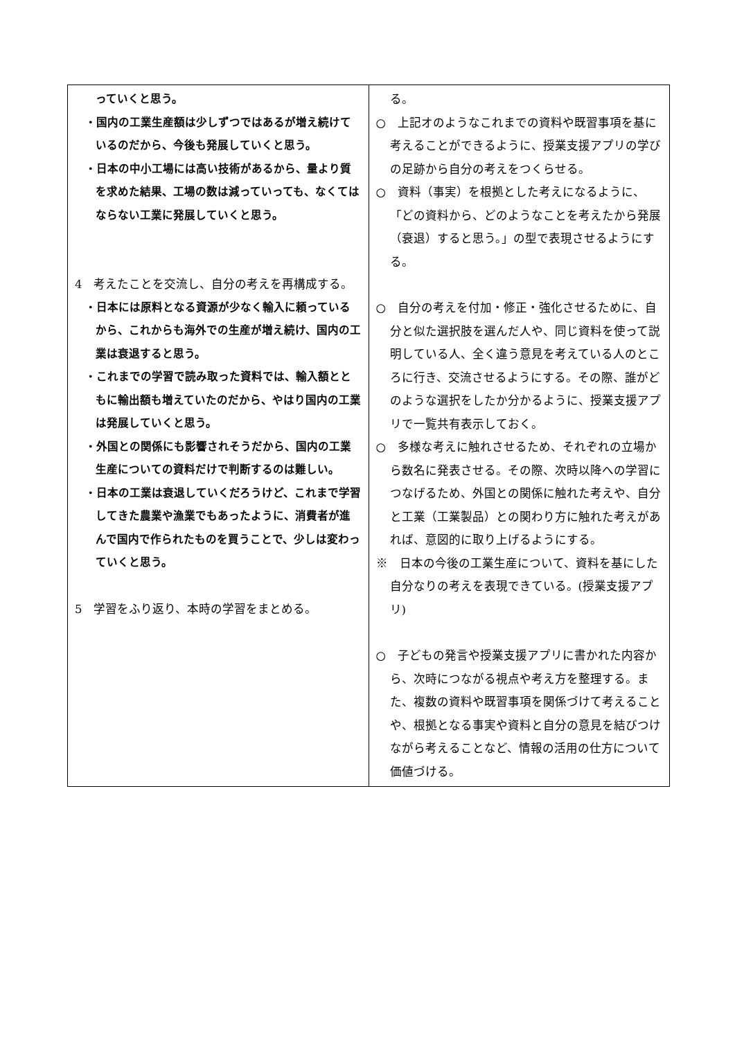| っていくと思う。 ・国内の工業生産額は少しずつではあるが増え続けているのだから、今後も発展していくと思う。 ・日本の中小工場には高い技術があるから、量より質を求めた結果、工場の数は減っていっても、なくてはならない工業に発展していくと思う。 4 考えたことを交流し、自分の考えを再構成する。 ・日本には原料となる資源が少なく輸入に頼っているから、これからも海外での生産が増え続け、国内の工業は衰退すると思う。 ・これまでの学習で読み取った資料では、輸入額とともに輸出額も増えていたのだから、やはり国内の工業は発展していくと思う。 ・外国との関係にも影響されそうだから、国内の工業生産についての資料だけで判断するのは難しい。 ・日本の工業は衰退していくだろうけど、これまで学習してきた農業や漁業でもあったように、消費者が進んで国内で作られたものを買うことで、少しは変わっていくと思う。 5 学習をふり返り、本時の学習をまとめる。 | る。 ○ 上記オのようなこれまでの資料や既習事項を基に考えることができるように、授業支援アプリの学びの足跡から自分の考えをつくらせる。 ○ 資料（事実）を根拠とした考えになるように、「どの資料から、どのようなことを考えたから発展（衰退）すると思う。」の型で表現させるようにする。 ○ 自分の考えを付加・修正・強化させるために、自分と似た選択肢を選んだ人や、同じ資料を使って説明している人、全く違う意見を考えている人のところに行き、交流させるようにする。その際、誰がどのような選択をしたか分かるように、授業支援アプリで一覧共有表示しておく。 ○ 多様な考えに触れさせるため、それぞれの立場から数名に発表させる。その際、次時以降への学習につなげるため、外国との関係に触れた考えや、自分と工業（工業製品）との関わり方に触れた考えがあれば、意図的に取り上げるようにする。 ※ 日本の今後の工業生産について、資料を基にした自分なりの考えを表現できている。(授業支援アプリ) ○ 子どもの発言や授業支援アプリに書かれた内容から、次時につながる視点や考え方を整理する。また、複数の資料や既習事項を関係づけて考えることや、根拠となる事実や資料と自分の意見を結びつけながら考えることなど、情報の活用の仕方について価値づける。 |